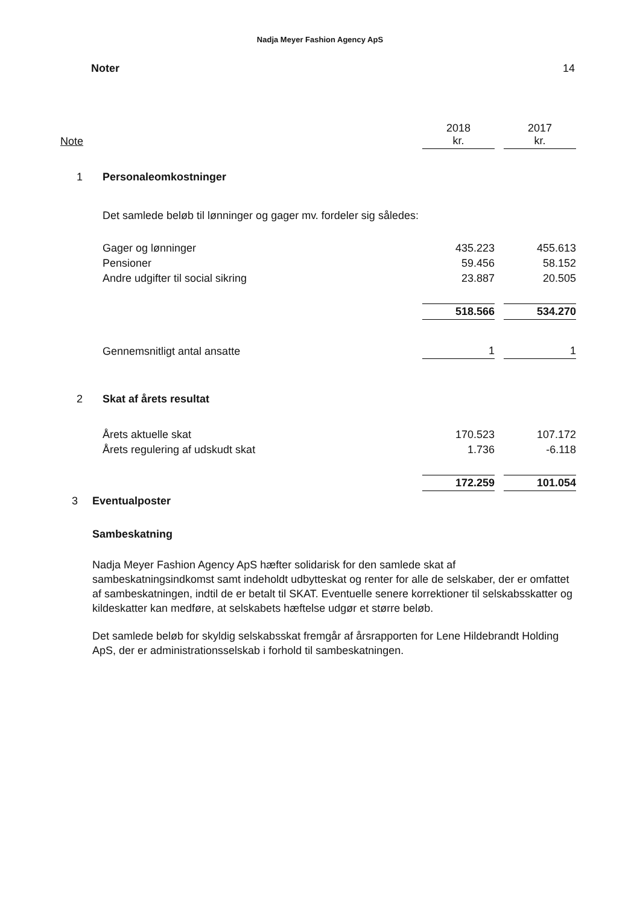Nadja Meyer Fashion Agency ApS
Noter 14
| Note | | 2018 kr. | | 2017 kr. |
| 1 | Personaleomkostninger | | | |
| | Det samlede beløb til lønninger og gager mv. fordeler sig således: | | | |
| | Gager og lønninger | 435.223 | | 455.613 |
| | Pensioner | 59.456 | | 58.152 |
| | Andre udgifter til social sikring | 23.887 | | 20.505 |
| | | 518.566 | | 534.270 |
| | Gennemsnitligt antal ansatte | 1 | | 1 |
| 2 | Skat af årets resultat | | | |
| | Årets aktuelle skat | 170.523 | | 107.172 |
| | Årets regulering af udskudt skat | 1.736 | | -6.118 |
| | | 172.259 | | 101.054 |
3 Eventualposter
Sambeskatning
Nadja Meyer Fashion Agency ApS hæfter solidarisk for den samlede skat af sambeskatningsindkomst samt indeholdt udbytteskat og renter for alle de selskaber, der er omfattet af sambeskatningen, indtil de er betalt til SKAT. Eventuelle senere korrektioner til selskabsskatter og kildeskatter kan medføre, at selskabets hæftelse udgør et større beløb.
Det samlede beløb for skyldig selskabsskat fremgår af årsrapporten for Lene Hildebrandt Holding ApS, der er administrationsselskab i forhold til sambeskatningen.